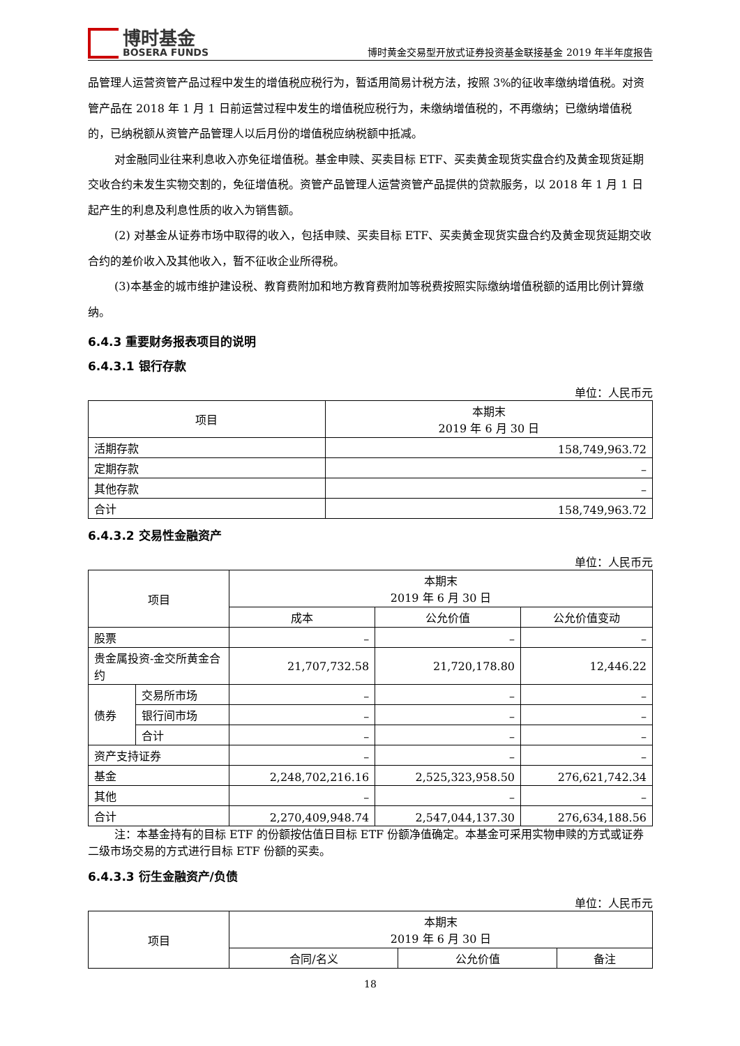博时基金
BOSERA FUNDS
博时黄金交易型开放式证券投资基金联接基金 2019 年半年度报告
品管理人运营资管产品过程中发生的增值税应税行为，暂适用简易计税方法，按照 3%的征收率缴纳增值税。对资管产品在 2018 年 1 月 1 日前运营过程中发生的增值税应税行为，未缴纳增值税的，不再缴纳；已缴纳增值税的，已纳税额从资管产品管理人以后月份的增值税应纳税额中抵减。
对金融同业往来利息收入亦免征增值税。基金申赎、买卖目标 ETF、买卖黄金现货实盘合约及黄金现货延期交收合约未发生实物交割的，免征增值税。资管产品管理人运营资管产品提供的贷款服务，以 2018 年 1 月 1 日起产生的利息及利息性质的收入为销售额。
(2) 对基金从证券市场中取得的收入，包括申赎、买卖目标 ETF、买卖黄金现货实盘合约及黄金现货延期交收合约的差价收入及其他收入，暂不征收企业所得税。
(3)本基金的城市维护建设税、教育费附加和地方教育费附加等税费按照实际缴纳增值税额的适用比例计算缴纳。
6.4.3 重要财务报表项目的说明
6.4.3.1 银行存款
单位：人民币元
| 项目 | 本期末 2019 年 6 月 30 日 |
| --- | --- |
| 活期存款 | 158,749,963.72 |
| 定期存款 | – |
| 其他存款 | – |
| 合计 | 158,749,963.72 |
6.4.3.2 交易性金融资产
单位：人民币元
| 项目 | | 本期末 2019 年 6 月 30 日 | | |
| --- | --- | --- | --- | --- |
| | | 成本 | 公允价值 | 公允价值变动 |
| 股票 | | – | – | – |
| 贵金属投资-金交所黄金合约 | | 21,707,732.58 | 21,720,178.80 | 12,446.22 |
| 债券 | 交易所市场 | – | – | – |
| | 银行间市场 | – | – | – |
| | 合计 | – | – | – |
| 资产支持证券 | | – | – | – |
| 基金 | | 2,248,702,216.16 | 2,525,323,958.50 | 276,621,742.34 |
| 其他 | | – | – | – |
| 合计 | | 2,270,409,948.74 | 2,547,044,137.30 | 276,634,188.56 |
注：本基金持有的目标 ETF 的份额按估值日目标 ETF 份额净值确定。本基金可采用实物申赎的方式或证券二级市场交易的方式进行目标 ETF 份额的买卖。
6.4.3.3 衍生金融资产/负债
单位：人民币元
| 项目 | 本期末 2019 年 6 月 30 日 | | |
| --- | --- | --- | --- |
| | 合同/名义 | 公允价值 | 备注 |
18